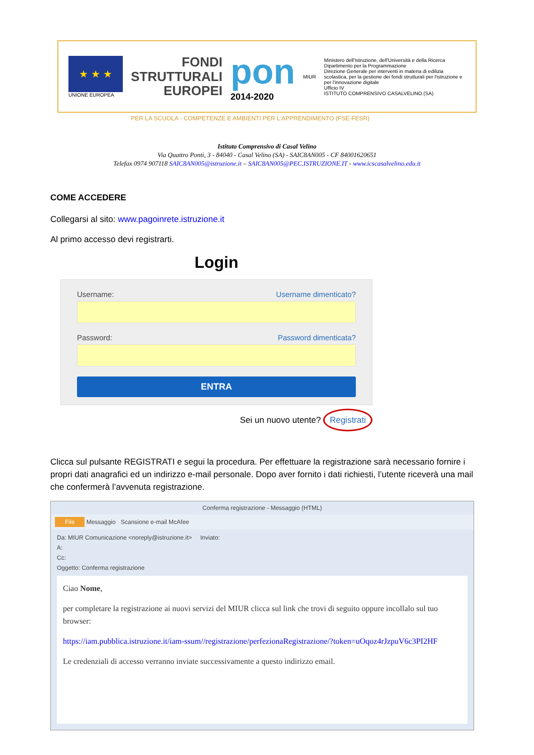★ ★ ★
UNIONE EUROPEA
FONDI
STRUTTURALI
EUROPEI
pon
2014-2020
MIUR
Ministero dell'Istruzione, dell'Università e della Ricerca
Dipartimento per la Programmazione
Direzione Generale per interventi in materia di edilizia scolastica, per la gestione dei fondi strutturali per l'istruzione e per l'innovazione digitale
Ufficio IV
ISTITUTO COMPRENSIVO CASALVELINO (SA)
PER LA SCUOLA - COMPETENZE E AMBIENTI PER L'APPRENDIMENTO (FSE-FESR)
Istituto Comprensivo di Casal Velino
Via Quattro Ponti, 3 - 84040 - Casal Velino (SA) - SAIC8AN005 - CF 84001620651
Telefax 0974 907118 SAIC8AN005@istruzione.it – SAIC8AN005@PEC.ISTRUZIONE.IT - www.icscasalvelino.edu.it
COME ACCEDERE
Collegarsi al sito: www.pagoinrete.istruzione.it
Al primo accesso devi registrarti.
Login
Username: Username dimenticato?
Password: Password dimenticata?
ENTRA
Sei un nuovo utente? Registrati
Clicca sul pulsante REGISTRATI e segui la procedura. Per effettuare la registrazione sarà necessario fornire i propri dati anagrafici ed un indirizzo e-mail personale. Dopo aver fornito i dati richiesti, l’utente riceverà una mail che confermerà l’avvenuta registrazione.
Conferma registrazione - Messaggio (HTML)
File Messaggio Scansione e-mail McAfee
Da: MIUR Comunicazione <noreply@istruzione.it> Inviato:
A:
Cc:
Oggetto: Conferma registrazione
Ciao Nome,
per completare la registrazione ai nuovi servizi del MIUR clicca sul link che trovi di seguito oppure incollalo sul tuo browser:
https://iam.pubblica.istruzione.it/iam-ssum//registrazione/perfezionaRegistrazione/?token=uOqoz4rJzpuV6c3PI2HF
Le credenziali di accesso verranno inviate successivamente a questo indirizzo email.